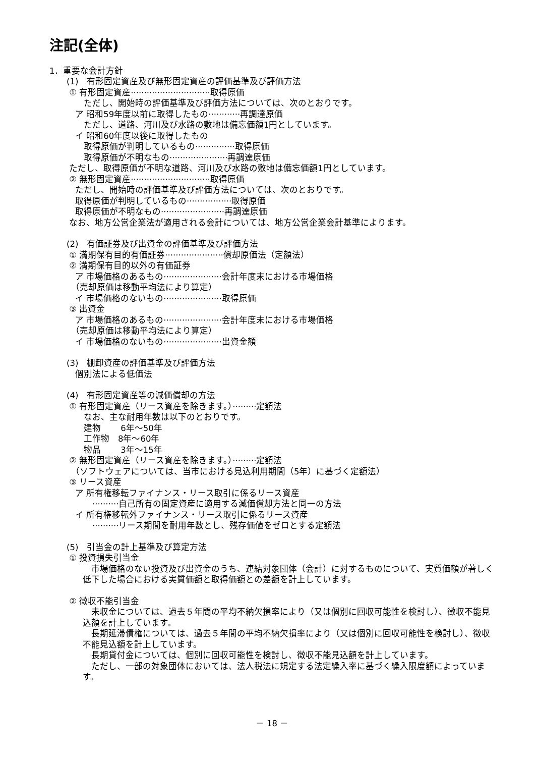注記(全体)
1．重要な会計方針
　　(1)　有形固定資産及び無形固定資産の評価基準及び評価方法
　　 ① 有形固定資産······························取得原価
　　　　ただし、開始時の評価基準及び評価方法については、次のとおりです。
　　　ア 昭和59年度以前に取得したもの············再調達原価
　　　　ただし、道路、河川及び水路の敷地は備忘価額1円としています。
　　　イ 昭和60年度以後に取得したもの
　　　　取得原価が判明しているもの···············取得原価
　　　　取得原価が不明なもの······················再調達原価
　　 ただし、取得原価が不明な道路、河川及び水路の敷地は備忘価額1円としています。
　　 ② 無形固定資産······························取得原価
　　　ただし、開始時の評価基準及び評価方法については、次のとおりです。
　　　取得原価が判明しているもの·················取得原価
　　　取得原価が不明なもの························再調達原価
　　 なお、地方公営企業法が適用される会計については、地方公営企業会計基準によります。
　　(2)　有価証券及び出資金の評価基準及び評価方法
　　 ① 満期保有目的有価証券······················償却原価法（定額法）
　　 ② 満期保有目的以外の有価証券
　　　ア 市場価格のあるもの······················会計年度末における市場価格
　　　（売却原価は移動平均法により算定）
　　　イ 市場価格のないもの······················取得原価
　　 ③ 出資金
　　　ア 市場価格のあるもの······················会計年度末における市場価格
　　　（売却原価は移動平均法により算定）
　　　イ 市場価格のないもの······················出資金額
　　(3)　棚卸資産の評価基準及び評価方法
　　　個別法による低価法
　　(4)　有形固定資産等の減価償却の方法
　　 ① 有形固定資産（リース資産を除きます。）·········定額法
　　　　なお、主な耐用年数は以下のとおりです。
　　　　建物　　 6年～50年
　　　　工作物　8年～60年
　　　　物品　　 3年～15年
　　 ② 無形固定資産（リース資産を除きます。）·········定額法
　　　（ソフトウェアについては、当市における見込利用期間（5年）に基づく定額法）
　　 ③ リース資産
　　　ア 所有権移転ファイナンス・リース取引に係るリース資産
　　　　　··········自己所有の固定資産に適用する減価償却方法と同一の方法
　　　イ 所有権移転外ファイナンス・リース取引に係るリース資産
　　　　　··········リース期間を耐用年数とし、残存価値をゼロとする定額法
　　(5)　引当金の計上基準及び算定方法
　　 ① 投資損失引当金
　市場価格のない投資及び出資金のうち、連結対象団体（会計）に対するものについて、実質価額が著しく低下した場合における実質価額と取得価額との差額を計上しています。
　　 ② 徴収不能引当金
　未収金については、過去５年間の平均不納欠損率により（又は個別に回収可能性を検討し）、徴収不能見込額を計上しています。
　長期延滞債権については、過去５年間の平均不納欠損率により（又は個別に回収可能性を検討し）、徴収不能見込額を計上しています。
　長期貸付金については、個別に回収可能性を検討し、徴収不能見込額を計上しています。
　ただし、一部の対象団体においては、法人税法に規定する法定繰入率に基づく繰入限度額によっています。
－ 18 －